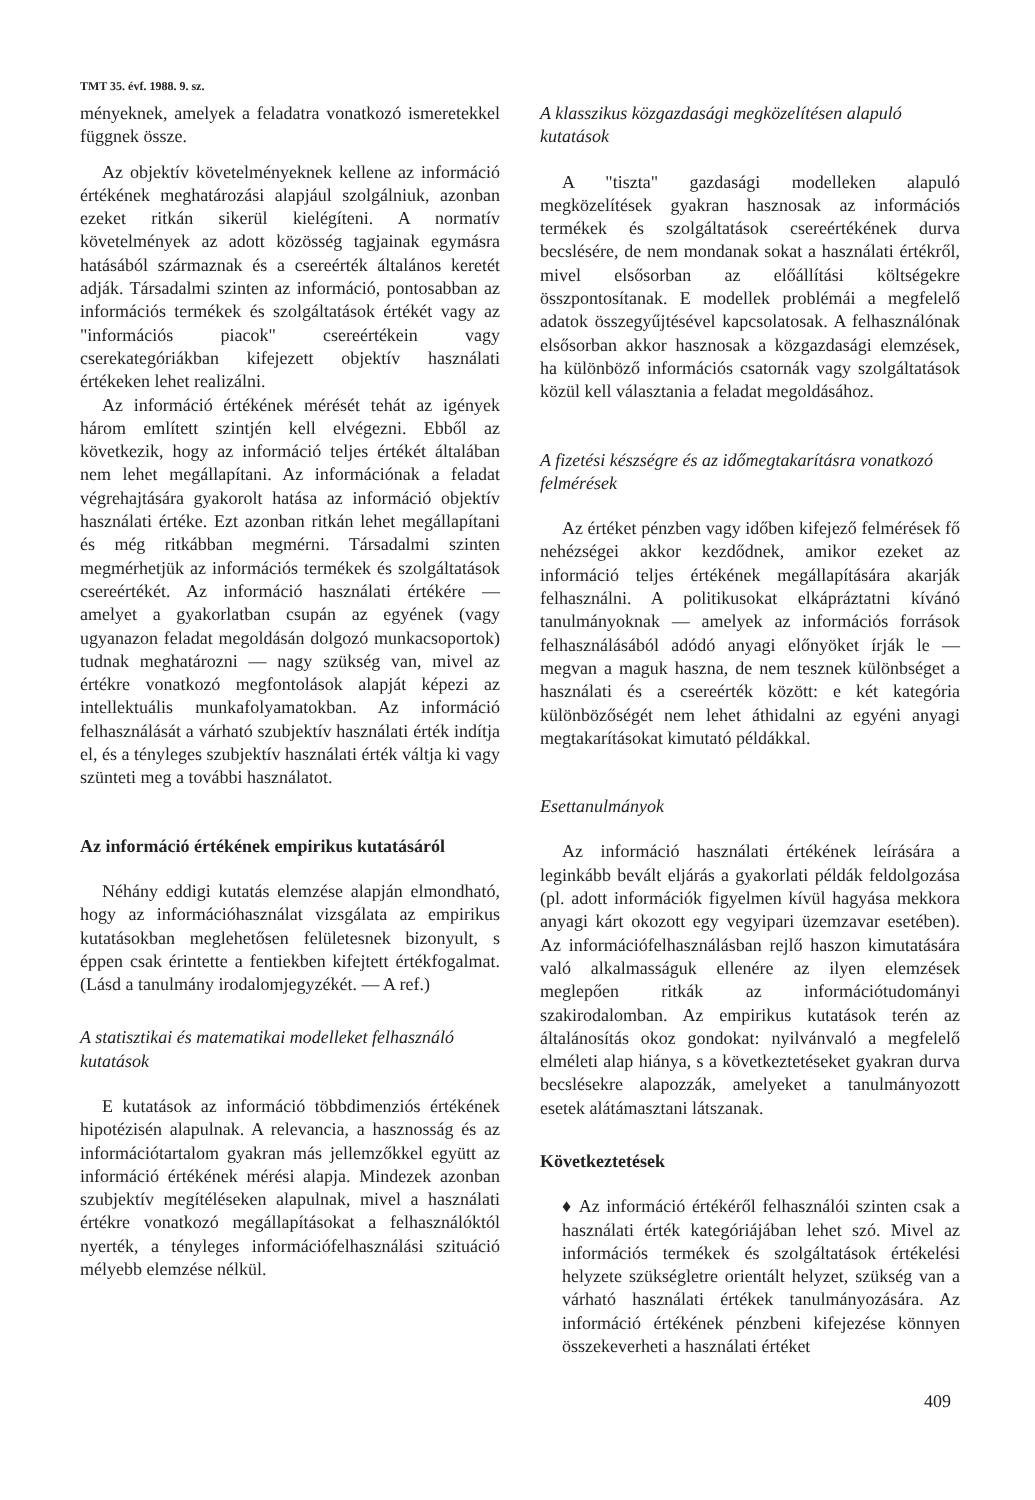TMT 35. évf. 1988. 9. sz.
ményeknek, amelyek a feladatra vonatkozó ismeretekkel függnek össze.
Az objektív követelményeknek kellene az információ értékének meghatározási alapjául szolgálniuk, azonban ezeket ritkán sikerül kielégíteni. A normatív követelmények az adott közösség tagjainak egymásra hatásából származnak és a csereérték általános keretét adják. Társadalmi szinten az információ, pontosabban az információs termékek és szolgáltatások értékét vagy az "információs piacok" csereértékein vagy cserekategóriákban kifejezett objektív használati értékeken lehet realizálni.
Az információ értékének mérését tehát az igények három említett szintjén kell elvégezni. Ebből az következik, hogy az információ teljes értékét általában nem lehet megállapítani. Az információnak a feladat végrehajtására gyakorolt hatása az információ objektív használati értéke. Ezt azonban ritkán lehet megállapítani és még ritkábban megmérni. Társadalmi szinten megmérhetjük az információs termékek és szolgáltatások csereértékét. Az információ használati értékére — amelyet a gyakorlatban csupán az egyének (vagy ugyanazon feladat megoldásán dolgozó munkacsoportok) tudnak meghatározni — nagy szükség van, mivel az értékre vonatkozó megfontolások alapját képezi az intellektuális munkafolyamatokban. Az információ felhasználását a várható szubjektív használati érték indítja el, és a tényleges szubjektív használati érték váltja ki vagy szünteti meg a további használatot.
Az információ értékének empirikus kutatásáról
Néhány eddigi kutatás elemzése alapján elmondható, hogy az információhasználat vizsgálata az empirikus kutatásokban meglehetősen felületesnek bizonyult, s éppen csak érintette a fentiekben kifejtett értékfogalmat. (Lásd a tanulmány irodalomjegyzékét. — A ref.)
A statisztikai és matematikai modelleket felhasználó kutatások
E kutatások az információ többdimenziós értékének hipotézisén alapulnak. A relevancia, a hasznosság és az információtartalom gyakran más jellemzőkkel együtt az információ értékének mérési alapja. Mindezek azonban szubjektív megítéléseken alapulnak, mivel a használati értékre vonatkozó megállapításokat a felhasználóktól nyerték, a tényleges információfelhasználási szituáció mélyebb elemzése nélkül.
A klasszikus közgazdasági megközelítésen alapuló kutatások
A "tiszta" gazdasági modelleken alapuló megközelítések gyakran hasznosak az információs termékek és szolgáltatások csereértékének durva becslésére, de nem mondanak sokat a használati értékről, mivel elsősorban az előállítási költségekre összpontosítanak. E modellek problémái a megfelelő adatok összegyűjtésével kapcsolatosak. A felhasználónak elsősorban akkor hasznosak a közgazdasági elemzések, ha különböző információs csatornák vagy szolgáltatások közül kell választania a feladat megoldásához.
A fizetési készségre és az időmegtakarításra vonatkozó felmérések
Az értéket pénzben vagy időben kifejező felmérések fő nehézségei akkor kezdődnek, amikor ezeket az információ teljes értékének megállapítására akarják felhasználni. A politikusokat elkápráztatni kívánó tanulmányoknak — amelyek az információs források felhasználásából adódó anyagi előnyöket írják le — megvan a maguk haszna, de nem tesznek különbséget a használati és a csereérték között: e két kategória különbözőségét nem lehet áthidalni az egyéni anyagi megtakarításokat kimutató példákkal.
Esettanulmányok
Az információ használati értékének leírására a leginkább bevált eljárás a gyakorlati példák feldolgozása (pl. adott információk figyelmen kívül hagyása mekkora anyagi kárt okozott egy vegyipari üzemzavar esetében). Az információfelhasználásban rejlő haszon kimutatására való alkalmasságuk ellenére az ilyen elemzések meglepően ritkák az információtudományi szakirodalomban. Az empirikus kutatások terén az általánosítás okoz gondokat: nyilvánvaló a megfelelő elméleti alap hiánya, s a következtetéseket gyakran durva becslésekre alapozzák, amelyeket a tanulmányozott esetek alátámasztani látszanak.
Következtetések
♦ Az információ értékéről felhasználói szinten csak a használati érték kategóriájában lehet szó. Mivel az információs termékek és szolgáltatások értékelési helyzete szükségletre orientált helyzet, szükség van a várható használati értékek tanulmányozására. Az információ értékének pénzbeni kifejezése könnyen összekeverheti a használati értéket
409